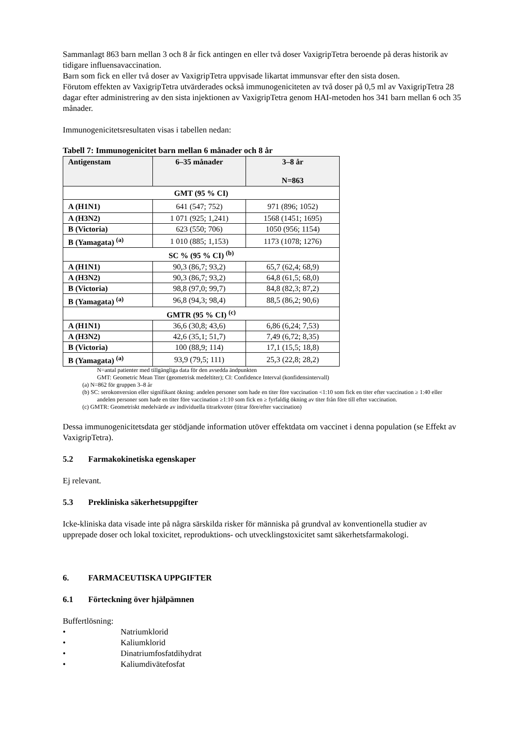Sammanlagt 863 barn mellan 3 och 8 år fick antingen en eller två doser VaxigripTetra beroende på deras historik av tidigare influensavaccination.
Barn som fick en eller två doser av VaxigripTetra uppvisade likartat immunsvar efter den sista dosen.
Förutom effekten av VaxigripTetra utvärderades också immunogeniciteten av två doser på 0,5 ml av VaxigripTetra 28 dagar efter administrering av den sista injektionen av VaxigripTetra genom HAI-metoden hos 341 barn mellan 6 och 35 månader.
Immunogenicitetsresultaten visas i tabellen nedan:
Tabell 7: Immunogenicitet barn mellan 6 månader och 8 år
| Antigenstam | 6–35 månader | 3–8 år N=863 |
| --- | --- | --- |
| GMT (95 % CI) | | |
| A (H1N1) | 641 (547; 752) | 971 (896; 1052) |
| A (H3N2) | 1 071 (925; 1,241) | 1568 (1451; 1695) |
| B (Victoria) | 623 (550; 706) | 1050 (956; 1154) |
| B (Yamagata) <sup>(a)</sup> | 1 010 (885; 1,153) | 1173 (1078; 1276) |
| SC % (95 % CI) <sup>(b)</sup> | | |
| A (H1N1) | 90,3 (86,7; 93,2) | 65,7 (62,4; 68,9) |
| A (H3N2) | 90,3 (86,7; 93,2) | 64,8 (61,5; 68,0) |
| B (Victoria) | 98,8 (97,0; 99,7) | 84,8 (82,3; 87,2) |
| B (Yamagata) <sup>(a)</sup> | 96,8 (94,3; 98,4) | 88,5 (86,2; 90,6) |
| GMTR (95 % CI) <sup>(c)</sup> | | |
| A (H1N1) | 36,6 (30,8; 43,6) | 6,86 (6,24; 7,53) |
| A (H3N2) | 42,6 (35,1; 51,7) | 7,49 (6,72; 8,35) |
| B (Victoria) | 100 (88,9; 114) | 17,1 (15,5; 18,8) |
| B (Yamagata) <sup>(a)</sup> | 93,9 (79,5; 111) | 25,3 (22,8; 28,2) |
N=antal patienter med tillgängliga data för den avsedda ändpunkten
GMT: Geometric Mean Titer (geometrisk medeltiter); CI: Confidence Interval (konfidensintervall)
(a) N=862 för gruppen 3–8 år
(b) SC: serokonversion eller signifikant ökning: andelen personer som hade en titer före vaccination <1:10 som fick en titer efter vaccination ≥ 1:40 eller andelen personer som hade en titer före vaccination ≥1:10 som fick en ≥ fyrfaldig ökning av titer från före till efter vaccination.
(c) GMTR: Geometriskt medelvärde av individuella titrarkvoter (titrar före/efter vaccination)
Dessa immunogenicitetsdata ger stödjande information utöver effektdata om vaccinet i denna population (se Effekt av VaxigripTetra).
5.2 Farmakokinetiska egenskaper
Ej relevant.
5.3 Prekliniska säkerhetsuppgifter
Icke-kliniska data visade inte på några särskilda risker för människa på grundval av konventionella studier av upprepade doser och lokal toxicitet, reproduktions- och utvecklingstoxicitet samt säkerhetsfarmakologi.
6. FARMACEUTISKA UPPGIFTER
6.1 Förteckning över hjälpämnen
Buffertlösning:
• Natriumklorid
• Kaliumklorid
• Dinatriumfosfatdihydrat
• Kaliumdivätefosfat